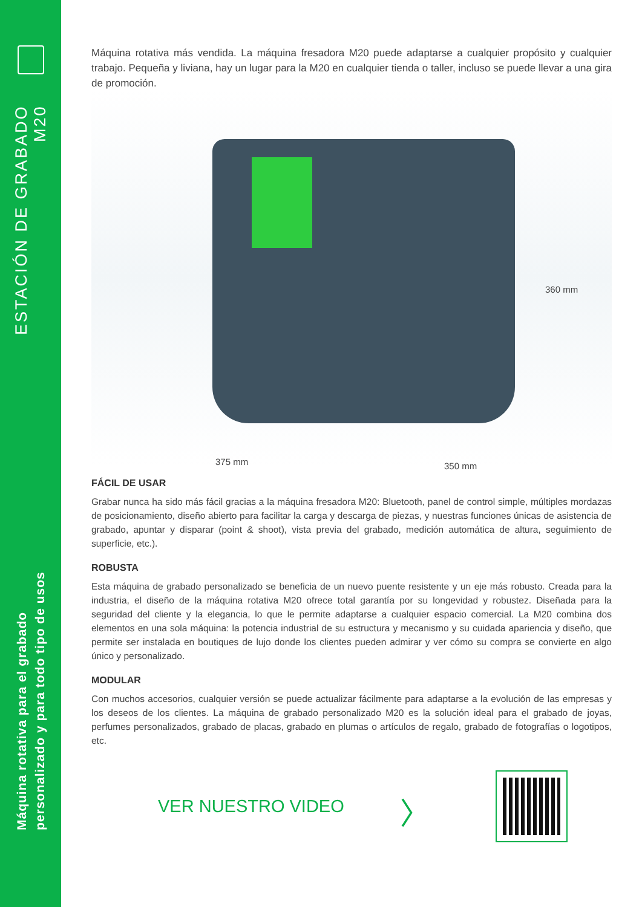ESTACIÓN DE GRABADO
M20
Máquina rotativa para el grabado
personalizado y para todo tipo de usos
Máquina rotativa más vendida. La máquina fresadora M20 puede adaptarse a cualquier propósito y cualquier trabajo. Pequeña y liviana, hay un lugar para la M20 en cualquier tienda o taller, incluso se puede llevar a una gira de promoción.
360 mm
375 mm 350 mm
FÁCIL DE USAR
Grabar nunca ha sido más fácil gracias a la máquina fresadora M20: Bluetooth, panel de control simple, múltiples mordazas de posicionamiento, diseño abierto para facilitar la carga y descarga de piezas, y nuestras funciones únicas de asistencia de grabado, apuntar y disparar (point & shoot), vista previa del grabado, medición automática de altura, seguimiento de superficie, etc.).
ROBUSTA
Esta máquina de grabado personalizado se beneficia de un nuevo puente resistente y un eje más robusto. Creada para la industria, el diseño de la máquina rotativa M20 ofrece total garantía por su longevidad y robustez. Diseñada para la seguridad del cliente y la elegancia, lo que le permite adaptarse a cualquier espacio comercial. La M20 combina dos elementos en una sola máquina: la potencia industrial de su estructura y mecanismo y su cuidada apariencia y diseño, que permite ser instalada en boutiques de lujo donde los clientes pueden admirar y ver cómo su compra se convierte en algo único y personalizado.
MODULAR
Con muchos accesorios, cualquier versión se puede actualizar fácilmente para adaptarse a la evolución de las empresas y los deseos de los clientes. La máquina de grabado personalizado M20 es la solución ideal para el grabado de joyas, perfumes personalizados, grabado de placas, grabado en plumas o artículos de regalo, grabado de fotografías o logotipos, etc.
VER NUESTRO VIDEO
〉